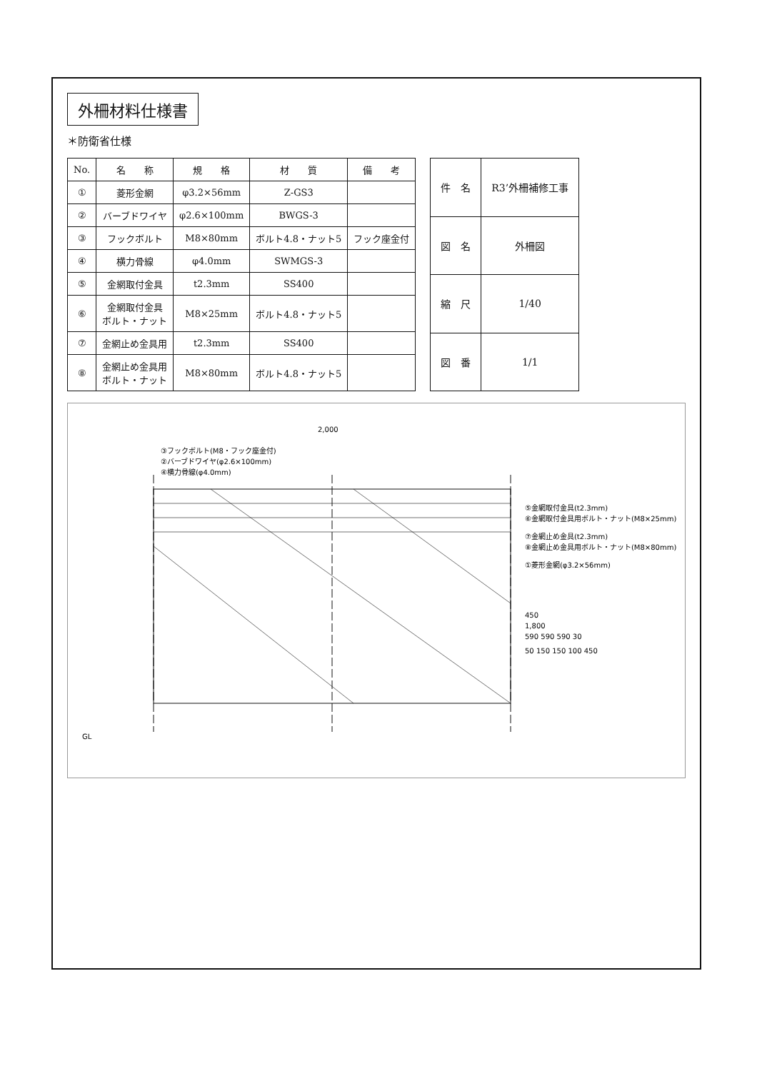外柵材料仕様書
＊防衛省仕様
| No. | 名 称 | 規 格 | 材 質 | 備 考 |
| --- | --- | --- | --- | --- |
| ① | 菱形金網 | φ3.2×56mm | Z-GS3 | |
| ② | バーブドワイヤ | φ2.6×100mm | BWGS-3 | |
| ③ | フックボルト | M8×80mm | ボルト4.8・ナット5 | フック座金付 |
| ④ | 横力骨線 | φ4.0mm | SWMGS-3 | |
| ⑤ | 金網取付金具 | t2.3mm | SS400 | |
| ⑥ | 金網取付金具 ボルト・ナット | M8×25mm | ボルト4.8・ナット5 | |
| ⑦ | 金網止め金具用 | t2.3mm | SS400 | |
| ⑧ | 金網止め金具用 ボルト・ナット | M8×80mm | ボルト4.8・ナット5 | |
| 件 名 | R3’外柵補修工事 |
| 図 名 | 外柵図 |
| 縮 尺 | 1/40 |
| 図 番 | 1/1 |
2,000
GL
③フックボルト(M8・フック座金付)
②バーブドワイヤ(φ2.6×100mm)
④横力骨線(φ4.0mm)
⑤金網取付金具(t2.3mm)
⑥金網取付金具用ボルト・ナット(M8×25mm)
⑦金網止め金具(t2.3mm)
⑧金網止め金具用ボルト・ナット(M8×80mm)
①菱形金網(φ3.2×56mm)
450
1,800
590 590 590 30
50 150 150 100 450